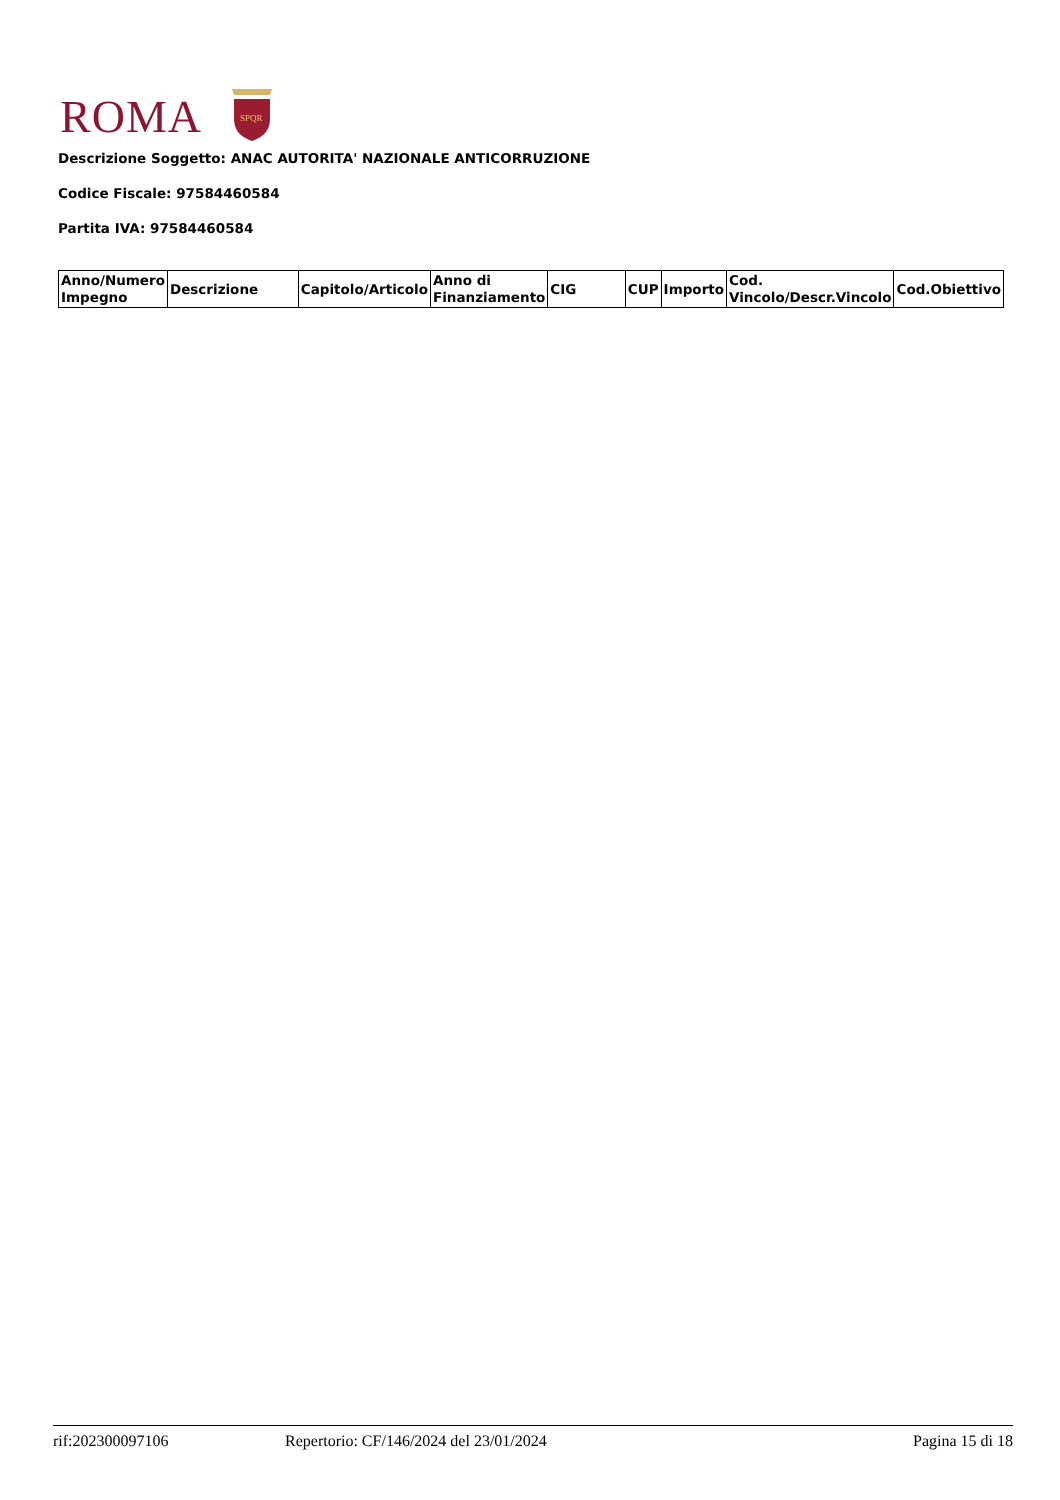ROMA
SPQR
Descrizione Soggetto: ANAC AUTORITA' NAZIONALE ANTICORRUZIONE
Codice Fiscale: 97584460584
Partita IVA: 97584460584
| Anno/Numero Impegno | Descrizione | Capitolo/Articolo | Anno di Finanziamento | CIG | CUP | Importo | Cod. Vincolo/Descr.Vincolo | Cod.Obiettivo |
| --- | --- | --- | --- | --- | --- | --- | --- | --- |
rif:202300097106 Repertorio: CF/146/2024 del 23/01/2024 Pagina 15 di 18